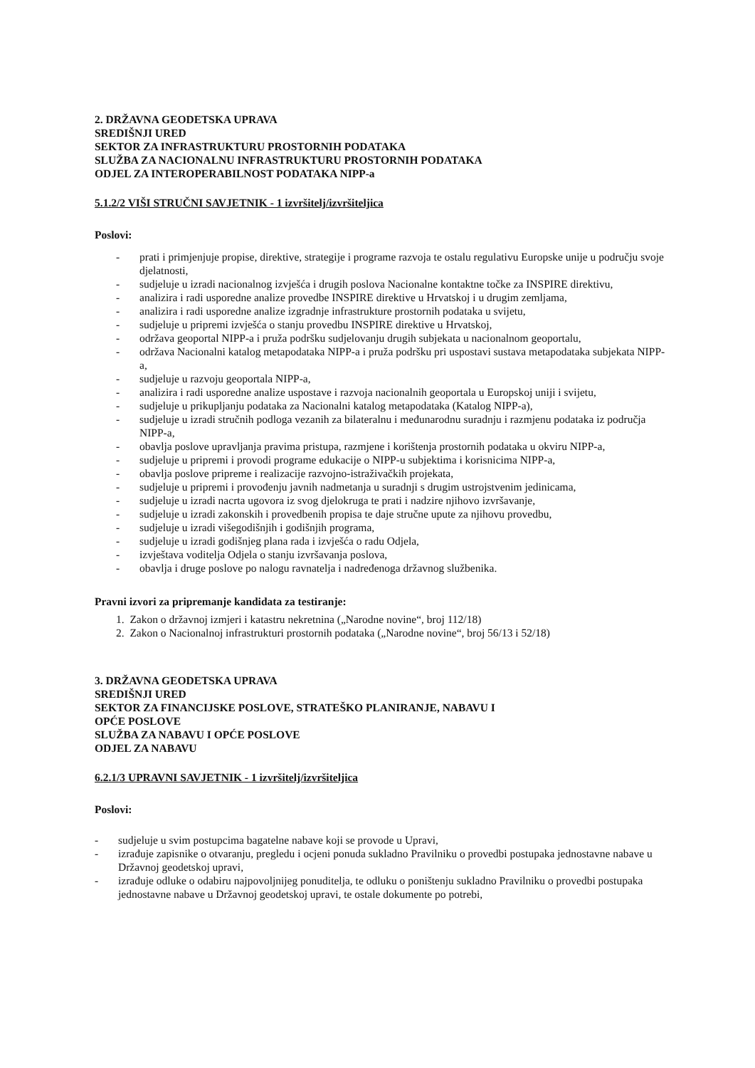2. DRŽAVNA GEODETSKA UPRAVA
SREDIŠNJI URED
SEKTOR ZA INFRASTRUKTURU PROSTORNIH PODATAKA
SLUŽBA ZA NACIONALNU INFRASTRUKTURU PROSTORNIH PODATAKA
ODJEL ZA INTEROPERABILNOST PODATAKA NIPP-a
5.1.2/2 VIŠI STRUČNI SAVJETNIK - 1 izvršitelj/izvršiteljica
Poslovi:
- prati i primjenjuje propise, direktive, strategije i programe razvoja te ostalu regulativu Europske unije u području svoje djelatnosti,
- sudjeluje u izradi nacionalnog izvješća i drugih poslova Nacionalne kontaktne točke za INSPIRE direktivu,
- analizira i radi usporedne analize provedbe INSPIRE direktive u Hrvatskoj i u drugim zemljama,
- analizira i radi usporedne analize izgradnje infrastrukture prostornih podataka u svijetu,
- sudjeluje u pripremi izvješća o stanju provedbu INSPIRE direktive u Hrvatskoj,
- održava geoportal NIPP-a i pruža podršku sudjelovanju drugih subjekata u nacionalnom geoportalu,
- održava Nacionalni katalog metapodataka NIPP-a i pruža podršku pri uspostavi sustava metapodataka subjekata NIPP-a,
- sudjeluje u razvoju geoportala NIPP-a,
- analizira i radi usporedne analize uspostave i razvoja nacionalnih geoportala u Europskoj uniji i svijetu,
- sudjeluje u prikupljanju podataka za Nacionalni katalog metapodataka (Katalog NIPP-a),
- sudjeluje u izradi stručnih podloga vezanih za bilateralnu i međunarodnu suradnju i razmjenu podataka iz područja NIPP-a,
- obavlja poslove upravljanja pravima pristupa, razmjene i korištenja prostornih podataka u okviru NIPP-a,
- sudjeluje u pripremi i provodi programe edukacije o NIPP-u subjektima i korisnicima NIPP-a,
- obavlja poslove pripreme i realizacije razvojno-istraživačkih projekata,
- sudjeluje u pripremi i provođenju javnih nadmetanja u suradnji s drugim ustrojstvenim jedinicama,
- sudjeluje u izradi nacrta ugovora iz svog djelokruga te prati i nadzire njihovo izvršavanje,
- sudjeluje u izradi zakonskih i provedbenih propisa te daje stručne upute za njihovu provedbu,
- sudjeluje u izradi višegodišnjih i godišnjih programa,
- sudjeluje u izradi godišnjeg plana rada i izvješća o radu Odjela,
- izvještava voditelja Odjela o stanju izvršavanja poslova,
- obavlja i druge poslove po nalogu ravnatelja i nadređenoga državnog službenika.
Pravni izvori za pripremanje kandidata za testiranje:
1. Zakon o državnoj izmjeri i katastru nekretnina („Narodne novine“, broj 112/18)
2. Zakon o Nacionalnoj infrastrukturi prostornih podataka („Narodne novine“, broj 56/13 i 52/18)
3. DRŽAVNA GEODETSKA UPRAVA
SREDIŠNJI URED
SEKTOR ZA FINANCIJSKE POSLOVE, STRATEŠKO PLANIRANJE, NABAVU I
OPĆE POSLOVE
SLUŽBA ZA NABAVU I OPĆE POSLOVE
ODJEL ZA NABAVU
6.2.1/3 UPRAVNI SAVJETNIK - 1 izvršitelj/izvršiteljica
Poslovi:
- sudjeluje u svim postupcima bagatelne nabave koji se provode u Upravi,
- izrađuje zapisnike o otvaranju, pregledu i ocjeni ponuda sukladno Pravilniku o provedbi postupaka jednostavne nabave u Državnoj geodetskoj upravi,
- izrađuje odluke o odabiru najpovoljnijeg ponuditelja, te odluku o poništenju sukladno Pravilniku o provedbi postupaka jednostavne nabave u Državnoj geodetskoj upravi, te ostale dokumente po potrebi,